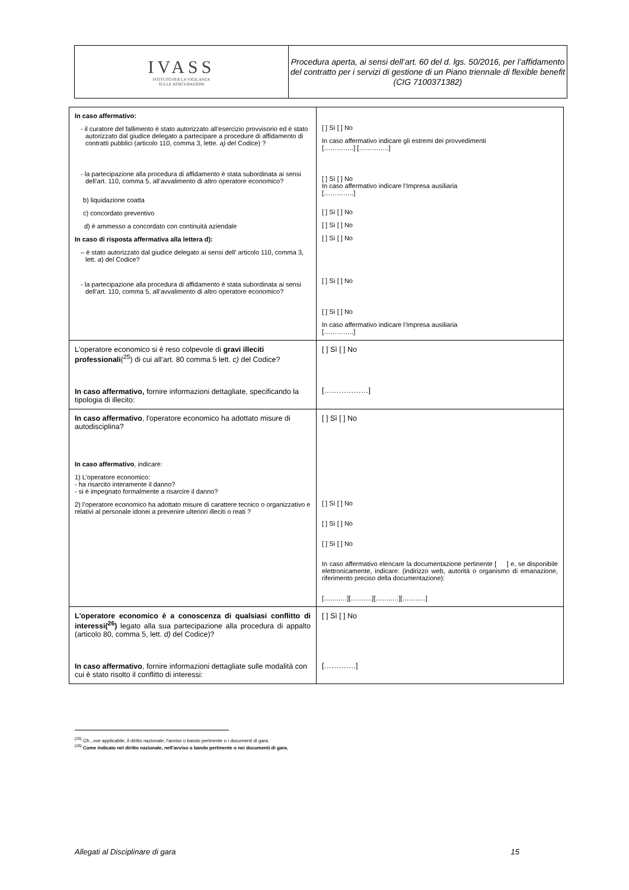| IVASS ISTITUTO PER LA VIGILANZA SULLE ASSICURAZIONI | Procedura aperta, ai sensi dell’art. 60 del d. lgs. 50/2016, per l’affidamento del contratto per i servizi di gestione di un Piano triennale di flexible benefit (CIG 7100371382) |
| In caso affermativo: - il curatore del fallimento è stato autorizzato all’esercizio provvisorio ed è stato autorizzato dal giudice delegato a partecipare a procedure di affidamento di contratti pubblici (articolo 110, comma 3, lette. a) del Codice) ? - la partecipazione alla procedura di affidamento è stata subordinata ai sensi dell’art. 110, comma 5, all’avvalimento di altro operatore economico? b) liquidazione coatta c) concordato preventivo d) è ammesso a concordato con continuità aziendale In caso di risposta affermativa alla lettera d): – è stato autorizzato dal giudice delegato ai sensi dell’ articolo 110, comma 3, lett. a ) del Codice? - la partecipazione alla procedura di affidamento è stata subordinata ai sensi dell’art. 110, comma 5, all’avvalimento di altro operatore economico? | [ ] Sì [ ] No In caso affermativo indicare gli estremi dei provvedimenti […………..] […………..] [ ] Sì [ ] No In caso affermativo indicare l’Impresa ausiliaria […………..] [ ] Sì [ ] No [ ] Sì [ ] No [ ] Sì [ ] No [ ] Sì [ ] No [ ] Sì [ ] No In caso affermativo indicare l’Impresa ausiliaria […………..] |
| L'operatore economico si è reso colpevole di gravi illeciti professionali (<sup>25</sup>) di cui all’art. 80 comma 5 lett. c) del Codice? In caso affermativo, fornire informazioni dettagliate, specificando la tipologia di illecito: | [ ] Sì [ ] No [………………] |
| In caso affermativo , l'operatore economico ha adottato misure di autodisciplina? In caso affermativo , indicare: 1) L’operatore economico: - ha risarcito interamente il danno? - si è impegnato formalmente a risarcire il danno? 2) l’operatore economico ha adottato misure di carattere tecnico o organizzativo e relativi al personale idonei a prevenire ulteriori illeciti o reati ? | [ ] Sì [ ] No [ ] Sì [ ] No [ ] Sì [ ] No [ ] Sì [ ] No In caso affermativo elencare la documentazione pertinente [ ] e, se disponibile elettronicamente, indicare: (indirizzo web, autorità o organismo di emanazione, riferimento preciso della documentazione): [……..…][……….][……..…][……..…] |
| L'operatore economico è a conoscenza di qualsiasi conflitto di interessi(<sup>26</sup>) legato alla sua partecipazione alla procedura di appalto (articolo 80, comma 5, lett. d) del Codice)? In caso affermativo , fornire informazioni dettagliate sulle modalità con cui è stato risolto il conflitto di interessi: | [ ] Sì [ ] No [………….] |
<sup>(25)</sup> Cfr., ove applicabile, il diritto nazionale, l'avviso o bando pertinente o i documenti di gara.
<sup>(26)</sup> Come indicato nel diritto nazionale, nell'avviso o bando pertinente o nei documenti di gara.
Allegati al Disciplinare di gara 15